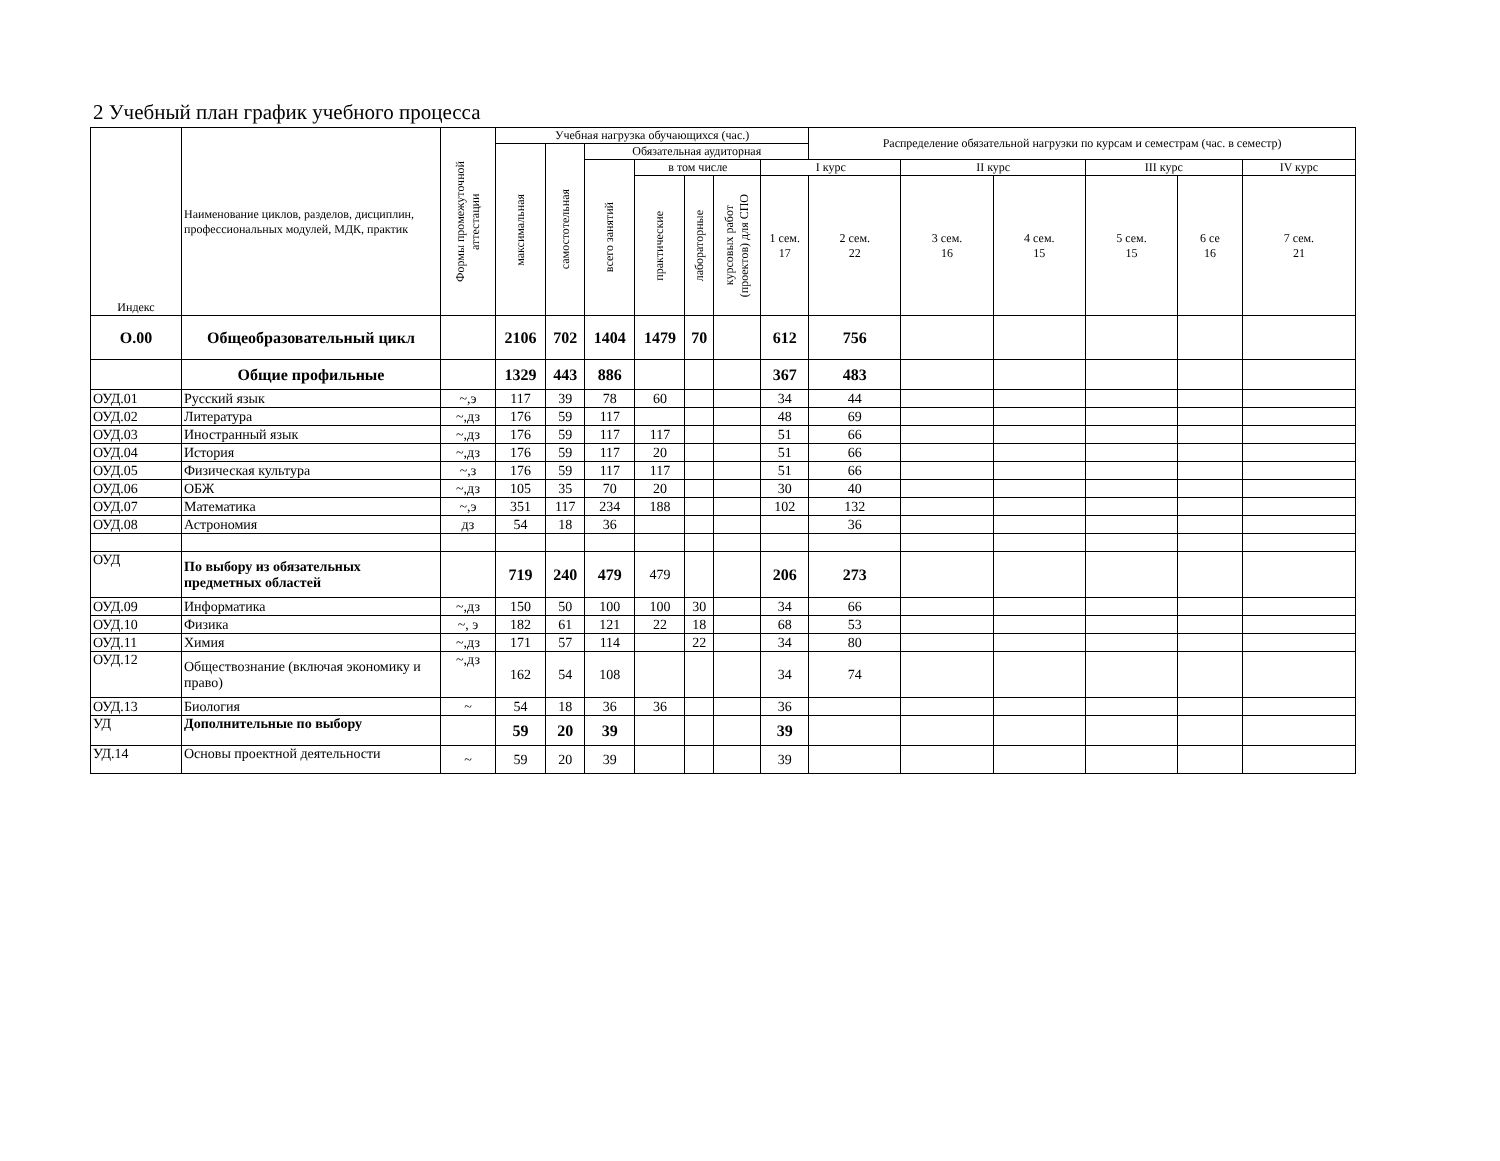2 Учебный план график учебного процесса
| Индекс | Наименование циклов, разделов, дисциплин, профессиональных модулей, МДК, практик | Формы промежуточной аттестации | Учебная нагрузка обучающихся (час.) | | | | | | | Распределение обязательной нагрузки по курсам и семестрам (час. в семестр) | | | | | |
| --- | --- | --- | --- | --- | --- | --- | --- | --- | --- | --- | --- | --- | --- | --- | --- |
| | | | максимальная | самостотельная | Обязательная аудиторная | | | | | | | | | | |
| | | | | | всего занятий | в том числе | | | I курс | | II курс | | III курс | | IV курс |
| | | | | | | практические | лабораторные | курсовых работ (проектов) для СПО | 1 сем. 17 | 2 сем. 22 | 3 сем. 16 | 4 сем. 15 | 5 сем. 15 | 6 се 16 | 7 сем. 21 |
| О.00 | Общеобразовательный цикл | | 2106 | 702 | 1404 | 1479 | 70 | | 612 | 756 | | | | | |
| | Общие профильные | | 1329 | 443 | 886 | | | | 367 | 483 | | | | | |
| ОУД.01 | Русский язык | ~,э | 117 | 39 | 78 | 60 | | | 34 | 44 | | | | | |
| ОУД.02 | Литература | ~,дз | 176 | 59 | 117 | | | | 48 | 69 | | | | | |
| ОУД.03 | Иностранный язык | ~,дз | 176 | 59 | 117 | 117 | | | 51 | 66 | | | | | |
| ОУД.04 | История | ~,дз | 176 | 59 | 117 | 20 | | | 51 | 66 | | | | | |
| ОУД.05 | Физическая культура | ~,з | 176 | 59 | 117 | 117 | | | 51 | 66 | | | | | |
| ОУД.06 | ОБЖ | ~,дз | 105 | 35 | 70 | 20 | | | 30 | 40 | | | | | |
| ОУД.07 | Математика | ~,э | 351 | 117 | 234 | 188 | | | 102 | 132 | | | | | |
| ОУД.08 | Астрономия | дз | 54 | 18 | 36 | | | | | 36 | | | | | |
| ОУД | По выбору из обязательных предметных областей | | 719 | 240 | 479 | 479 | | | 206 | 273 | | | | | |
| ОУД.09 | Информатика | ~,дз | 150 | 50 | 100 | 100 | 30 | | 34 | 66 | | | | | |
| ОУД.10 | Физика | ~, э | 182 | 61 | 121 | 22 | 18 | | 68 | 53 | | | | | |
| ОУД.11 | Химия | ~,дз | 171 | 57 | 114 | | 22 | | 34 | 80 | | | | | |
| ОУД.12 | Обществознание (включая экономику и право) | ~,дз | 162 | 54 | 108 | | | | 34 | 74 | | | | | |
| ОУД.13 | Биология | ~ | 54 | 18 | 36 | 36 | | | 36 | | | | | | |
| УД | Дополнительные по выбору | | 59 | 20 | 39 | | | | 39 | | | | | | |
| УД.14 | Основы проектной деятельности | ~ | 59 | 20 | 39 | | | | 39 | | | | | | |